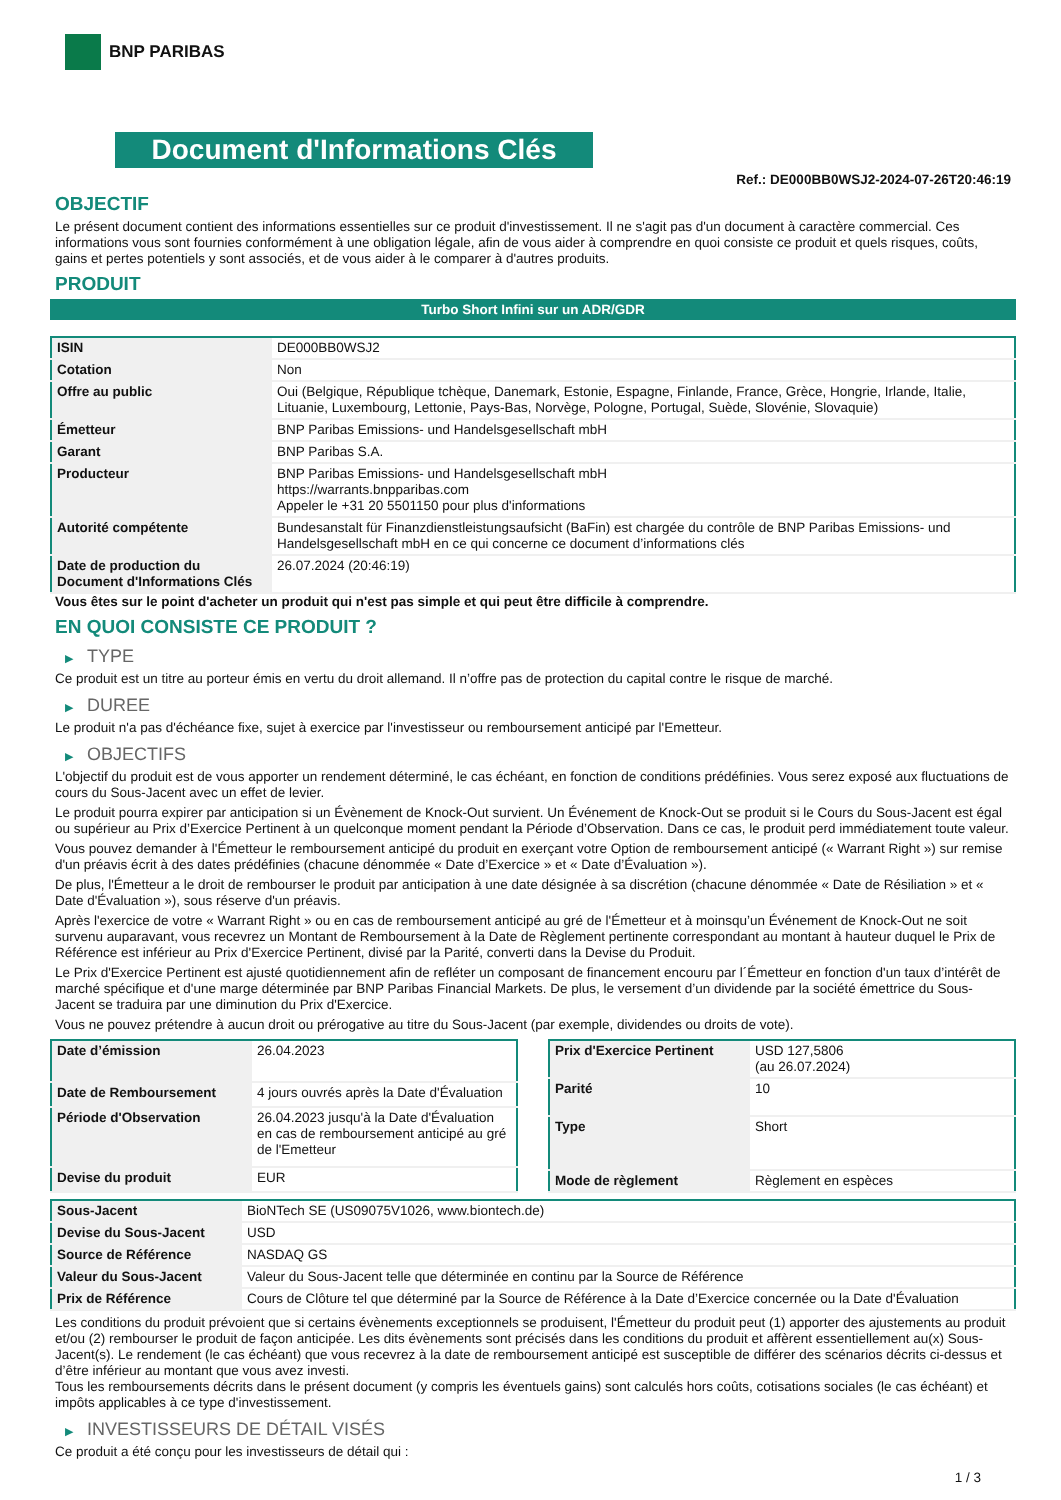BNP PARIBAS
Document d'Informations Clés
Ref.: DE000BB0WSJ2-2024-07-26T20:46:19
OBJECTIF
Le présent document contient des informations essentielles sur ce produit d'investissement. Il ne s'agit pas d'un document à caractère commercial. Ces informations vous sont fournies conformément à une obligation légale, afin de vous aider à comprendre en quoi consiste ce produit et quels risques, coûts, gains et pertes potentiels y sont associés, et de vous aider à le comparer à d'autres produits.
PRODUIT
Turbo Short Infini sur un ADR/GDR
| ISIN | DE000BB0WSJ2 |
| Cotation | Non |
| Offre au public | Oui (Belgique, République tchèque, Danemark, Estonie, Espagne, Finlande, France, Grèce, Hongrie, Irlande, Italie, Lituanie, Luxembourg, Lettonie, Pays-Bas, Norvège, Pologne, Portugal, Suède, Slovénie, Slovaquie) |
| Émetteur | BNP Paribas Emissions- und Handelsgesellschaft mbH |
| Garant | BNP Paribas S.A. |
| Producteur | BNP Paribas Emissions- und Handelsgesellschaft mbH https://warrants.bnpparibas.com Appeler le +31 20 5501150 pour plus d'informations |
| Autorité compétente | Bundesanstalt für Finanzdienstleistungsaufsicht (BaFin) est chargée du contrôle de BNP Paribas Emissions- und Handelsgesellschaft mbH en ce qui concerne ce document d’informations clés |
| Date de production du Document d'Informations Clés | 26.07.2024 (20:46:19) |
Vous êtes sur le point d'acheter un produit qui n'est pas simple et qui peut être difficile à comprendre.
EN QUOI CONSISTE CE PRODUIT ?
▶ TYPE
Ce produit est un titre au porteur émis en vertu du droit allemand. Il n’offre pas de protection du capital contre le risque de marché.
▶ DUREE
Le produit n'a pas d'échéance fixe, sujet à exercice par l'investisseur ou remboursement anticipé par l'Emetteur.
▶ OBJECTIFS
L'objectif du produit est de vous apporter un rendement déterminé, le cas échéant, en fonction de conditions prédéfinies. Vous serez exposé aux fluctuations de cours du Sous-Jacent avec un effet de levier.
Le produit pourra expirer par anticipation si un Évènement de Knock-Out survient. Un Événement de Knock-Out se produit si le Cours du Sous-Jacent est égal ou supérieur au Prix d’Exercice Pertinent à un quelconque moment pendant la Période d’Observation. Dans ce cas, le produit perd immédiatement toute valeur.
Vous pouvez demander à l'Émetteur le remboursement anticipé du produit en exerçant votre Option de remboursement anticipé (« Warrant Right ») sur remise d'un préavis écrit à des dates prédéfinies (chacune dénommée « Date d’Exercice » et « Date d’Évaluation »).
De plus, l'Émetteur a le droit de rembourser le produit par anticipation à une date désignée à sa discrétion (chacune dénommée « Date de Résiliation » et « Date d'Évaluation »), sous réserve d'un préavis.
Après l'exercice de votre « Warrant Right » ou en cas de remboursement anticipé au gré de l'Émetteur et à moinsqu’un Événement de Knock-Out ne soit survenu auparavant, vous recevrez un Montant de Remboursement à la Date de Règlement pertinente correspondant au montant à hauteur duquel le Prix de Référence est inférieur au Prix d'Exercice Pertinent, divisé par la Parité, converti dans la Devise du Produit.
Le Prix d'Exercice Pertinent est ajusté quotidiennement afin de refléter un composant de financement encouru par l´Émetteur en fonction d'un taux d’intérêt de marché spécifique et d'une marge déterminée par BNP Paribas Financial Markets. De plus, le versement d’un dividende par la société émettrice du Sous-Jacent se traduira par une diminution du Prix d'Exercice.
Vous ne pouvez prétendre à aucun droit ou prérogative au titre du Sous-Jacent (par exemple, dividendes ou droits de vote).
| Date d’émission | 26.04.2023 |
| Date de Remboursement | 4 jours ouvrés après la Date d'Évaluation |
| Période d'Observation | 26.04.2023 jusqu'à la Date d'Évaluation en cas de remboursement anticipé au gré de l'Emetteur |
| Devise du produit | EUR |
| Prix d'Exercice Pertinent | USD 127,5806 (au 26.07.2024) |
| Parité | 10 |
| Type | Short |
| Mode de règlement | Règlement en espèces |
| Sous-Jacent | BioNTech SE (US09075V1026, www.biontech.de) |
| Devise du Sous-Jacent | USD |
| Source de Référence | NASDAQ GS |
| Valeur du Sous-Jacent | Valeur du Sous-Jacent telle que déterminée en continu par la Source de Référence |
| Prix de Référence | Cours de Clôture tel que déterminé par la Source de Référence à la Date d’Exercice concernée ou la Date d'Évaluation |
Les conditions du produit prévoient que si certains évènements exceptionnels se produisent, l'Émetteur du produit peut (1) apporter des ajustements au produit et/ou (2) rembourser le produit de façon anticipée. Les dits évènements sont précisés dans les conditions du produit et affèrent essentiellement au(x) Sous-Jacent(s). Le rendement (le cas échéant) que vous recevrez à la date de remboursement anticipé est susceptible de différer des scénarios décrits ci-dessus et d’être inférieur au montant que vous avez investi.
Tous les remboursements décrits dans le présent document (y compris les éventuels gains) sont calculés hors coûts, cotisations sociales (le cas échéant) et impôts applicables à ce type d'investissement.
▶ INVESTISSEURS DE DÉTAIL VISÉS
Ce produit a été conçu pour les investisseurs de détail qui :
1 / 3